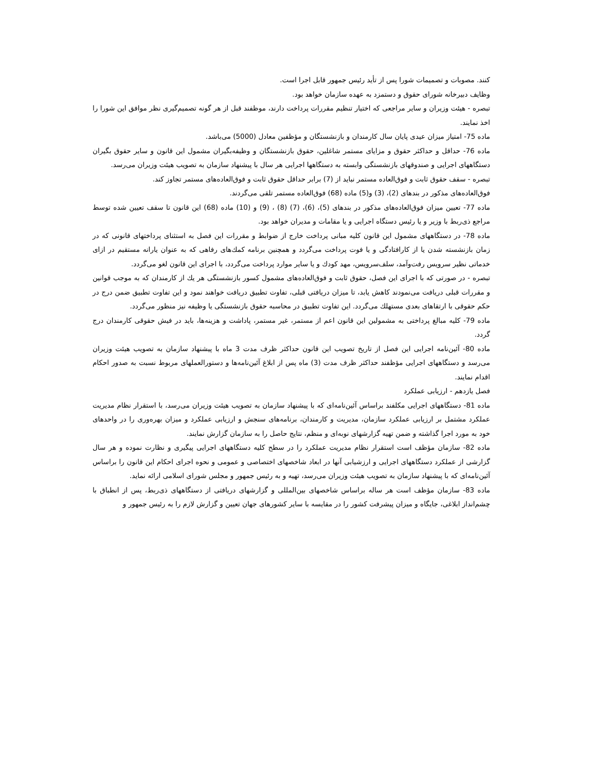كنند. مصوبات و تصميمات شورا پس از تأيد رئيس جمهور قابل اجرا است.
وظايف دبيرخانه شوراى حقوق و دستمزد به عهده سازمان خواهد بود.
تبصره - هيئت وزيران و ساير مراجعى كه اختيار تنظيم مقررات پرداخت دارند، موظفند قبل از هر گونه تصميم‌گيرى نظر موافق اين شورا را اخذ نمايند.
ماده 75- امتياز ميزان عيدى پايان سال كارمندان و بازنشستگان و مؤظفين معادل (5000) مى‌باشد.
ماده 76- حداقل و حداكثر حقوق و مزاياى مستمر شاغلين، حقوق بازنشستگان و وظيفه‌بگيران مشمول اين قانون و ساير حقوق بگيران دستگاههاى اجرايى و صندوقهاى بازنشستگى وابسته به دستگاهها اجرايى هر سال با پيشنهاد سازمان به تصويب هيئت وزيران مى‌رسد.
تبصره - سقف حقوق ثابت و فوق‌العاده مستمر نبايد از (7) برابر حداقل حقوق ثابت و فوق‌العاده‌هاى مستمر تجاوز كند.
فوق‌العاده‌هاى مذكور در بندهاى (2)، (3) و(5) ماده (68) فوق‌العاده مستمر تلقى مى‌گردند.
ماده 77- تعيين ميزان فوق‌العاده‌هاى مذكور در بندهاى (5)، (6)، (7) (8) ، (9) و (10) ماده (68) اين قانون تا سقف تعيين شده توسط مراجع ذى‌ربط با وزير و يا رئيس دستگاه اجرايى و يا مقامات و مديران خواهد بود.
ماده 78- در دستگاههاى مشمول اين قانون كليه مبانى پرداخت خارج از ضوابط و مقررات اين فصل به استثناى پرداختهاى قانونى كه در زمان بازنشسته شدن يا از كارافتادگى و يا فوت پرداخت مى‌گردد و همچنين برنامه كمك‌هاى رفاهى كه به عنوان يارانه مستقيم در ازاى خدماتى نظير سرويس رفت‌وآمد، سلف‌سرويس، مهد كودك و يا ساير موارد پرداخت مى‌گردد، با اجراى اين قانون لغو مى‌گردد.
تبصره - در صورتى كه با اجراى اين فصل، حقوق ثابت و فوق‌العاده‌هاى مشمول كسور بازنشستگى هر يك از كارمندان كه به موجب قوانين و مقررات قبلى دريافت مى‌نمودند كاهش يابد، تا ميزان دريافتى قبلى، تفاوت تطبيق دريافت خواهند نمود و اين تفاوت تطبيق ضمن درج در حكم حقوقى با ارتقاهاى بعدى مستهلك مى‌گردد. اين تفاوت تطبيق در محاسبه حقوق بازنشستگى يا وظيفه نيز منظور مى‌گردد.
ماده 79- كليه مبالغ پرداختى به مشمولين اين قانون اعم از مستمر، غير مستمر، پاداشت و هزينه‌ها، بايد در فيش حقوقى كارمندان درج گردد.
ماده 80- آئين‌نامه اجرايى اين فصل از تاريخ تصويب اين قانون حداكثر ظرف مدت 3 ماه با پيشنهاد سازمان به تصويب هيئت وزيران مى‌رسد و دستگاههاى اجرايى مؤظفند حداكثر ظرف مدت (3) ماه پس از ابلاغ آئين‌نامه‌ها و دستورالعملهاى مربوط نسبت به صدور احكام اقدام نمايند.
فصل يازدهم - ارزيابى عملكرد
ماده 81- دستگاههاى اجرايى مكلفند براساس آئين‌نامه‌اى كه با پيشنهاد سازمان به تصويب هيئت وزيران مى‌رسد، با استقرار نظام مديريت عملكرد مشتمل بر ارزيابى عملكرد سازمان، مديريت و كارمندان، برنامه‌هاى سنجش و ارزيابى عملكرد و ميزان بهره‌ورى را در واحدهاى خود به مورد اجرا گذاشته و ضمن تهيه گزارشهاى نوبه‌اى و منظم، نتايج حاصل را به سازمان گزارش نمايند.
ماده 82- سازمان مؤظف است استقرار نظام مديريت عملكرد را در سطح كليه دستگاههاى اجرايى پيگيرى و نظارت نموده و هر سال گزارشى از عملكرد دستگاههاى اجرايى و ارزشيابى آنها در ابعاد شاخصهاى اختصاصى و عمومى و نحوه اجراى احكام اين قانون را براساس آئين‌نامه‌اى كه با پيشنهاد سازمان به تصويب هيئت وزيران مى‌رسد، تهيه و به رئيس جمهور و مجلس شوراى اسلامى ارائه نمايد.
ماده 83- سازمان مؤظف است هر ساله براساس شاخصهاى بين‌المللى و گزارشهاى دريافتى از دستگاههاى ذى‌ربط، پس از انطباق با چشم‌انداز ابلاغى، جايگاه و ميزان پيشرفت كشور را در مقايسه با ساير كشورهاى جهان تعيين و گزارش لازم را به رئيس جمهور و